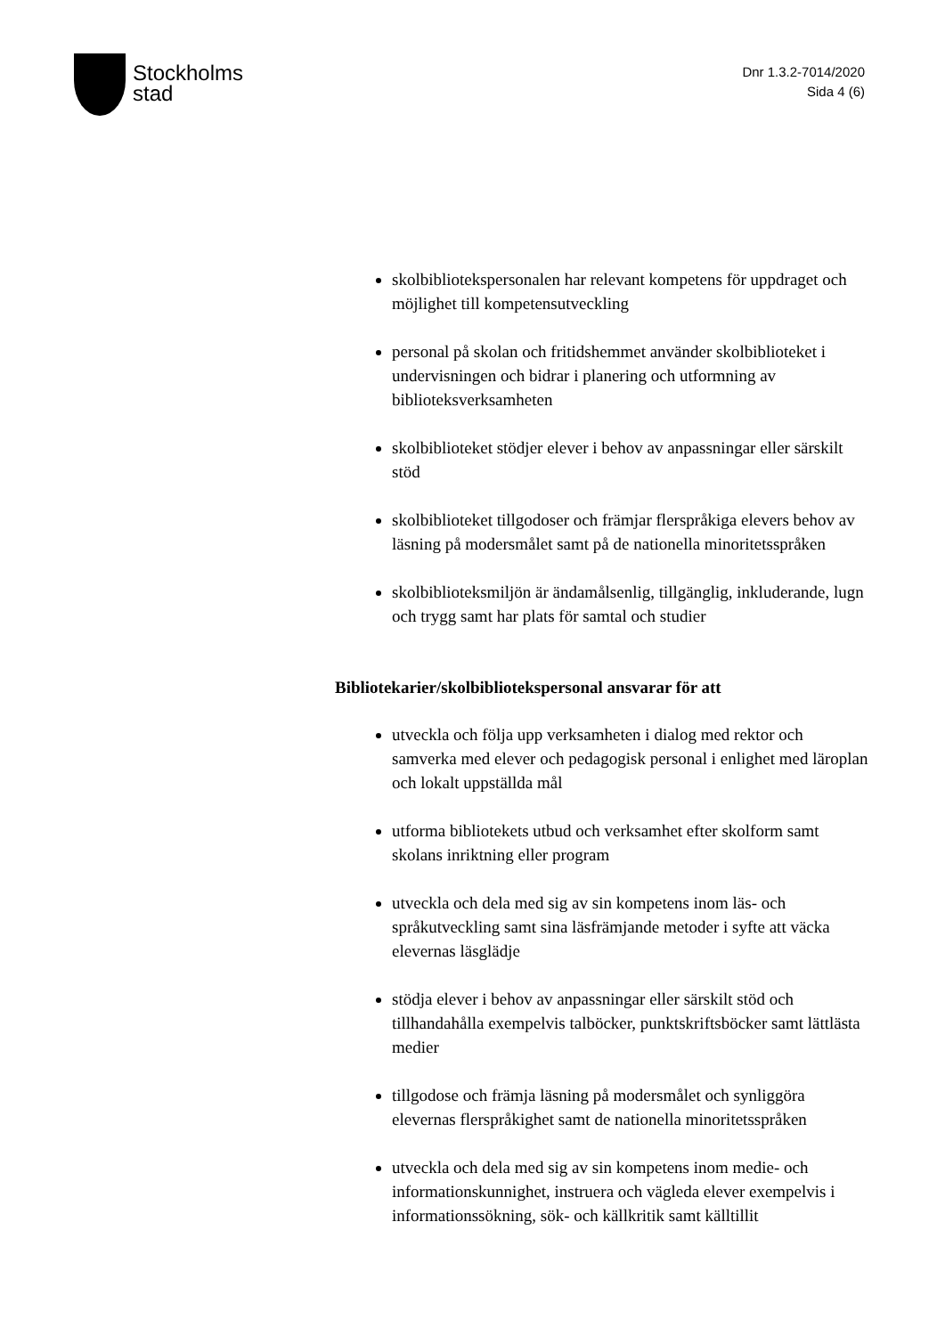Stockholms
stad
Dnr 1.3.2-7014/2020
Sida 4 (6)
skolbibliotekspersonalen har relevant kompetens för uppdraget och möjlighet till kompetensutveckling
personal på skolan och fritidshemmet använder skolbiblioteket i undervisningen och bidrar i planering och utformning av biblioteksverksamheten
skolbiblioteket stödjer elever i behov av anpassningar eller särskilt stöd
skolbiblioteket tillgodoser och främjar flerspråkiga elevers behov av läsning på modersmålet samt på de nationella minoritetsspråken
skolbiblioteksmiljön är ändamålsenlig, tillgänglig, inkluderande, lugn och trygg samt har plats för samtal och studier
Bibliotekarier/skolbibliotekspersonal ansvarar för att
utveckla och följa upp verksamheten i dialog med rektor och samverka med elever och pedagogisk personal i enlighet med läroplan och lokalt uppställda mål
utforma bibliotekets utbud och verksamhet efter skolform samt skolans inriktning eller program
utveckla och dela med sig av sin kompetens inom läs- och språkutveckling samt sina läsfrämjande metoder i syfte att väcka elevernas läsglädje
stödja elever i behov av anpassningar eller särskilt stöd och tillhandahålla exempelvis talböcker, punktskriftsböcker samt lättlästa medier
tillgodose och främja läsning på modersmålet och synliggöra elevernas flerspråkighet samt de nationella minoritetsspråken
utveckla och dela med sig av sin kompetens inom medie- och informationskunnighet, instruera och vägleda elever exempelvis i informationssökning, sök- och källkritik samt källtillit